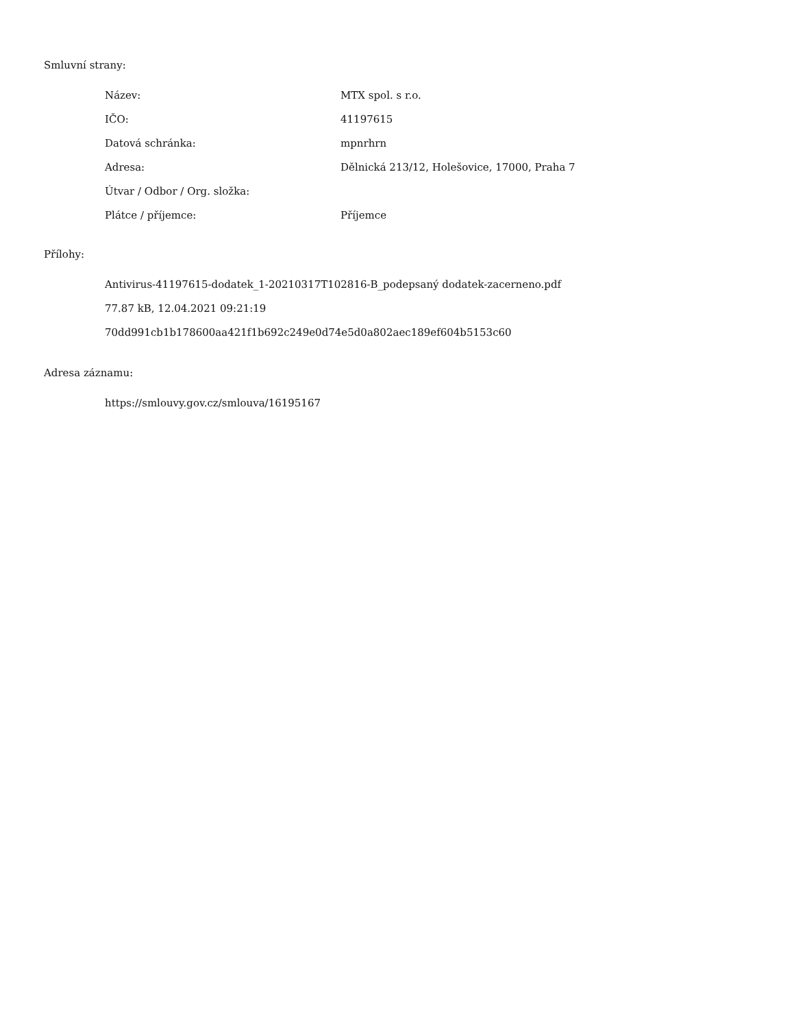Smluvní strany:
| Název: | MTX spol. s r.o. |
| IČO: | 41197615 |
| Datová schránka: | mpnrhrn |
| Adresa: | Dělnická 213/12, Holešovice, 17000, Praha 7 |
| Útvar / Odbor / Org. složka: | |
| Plátce / příjemce: | Příjemce |
Přílohy:
Antivirus-41197615-dodatek_1-20210317T102816-B_podepsaný dodatek-zacerneno.pdf
77.87 kB, 12.04.2021 09:21:19
70dd991cb1b178600aa421f1b692c249e0d74e5d0a802aec189ef604b5153c60
Adresa záznamu:
https://smlouvy.gov.cz/smlouva/16195167